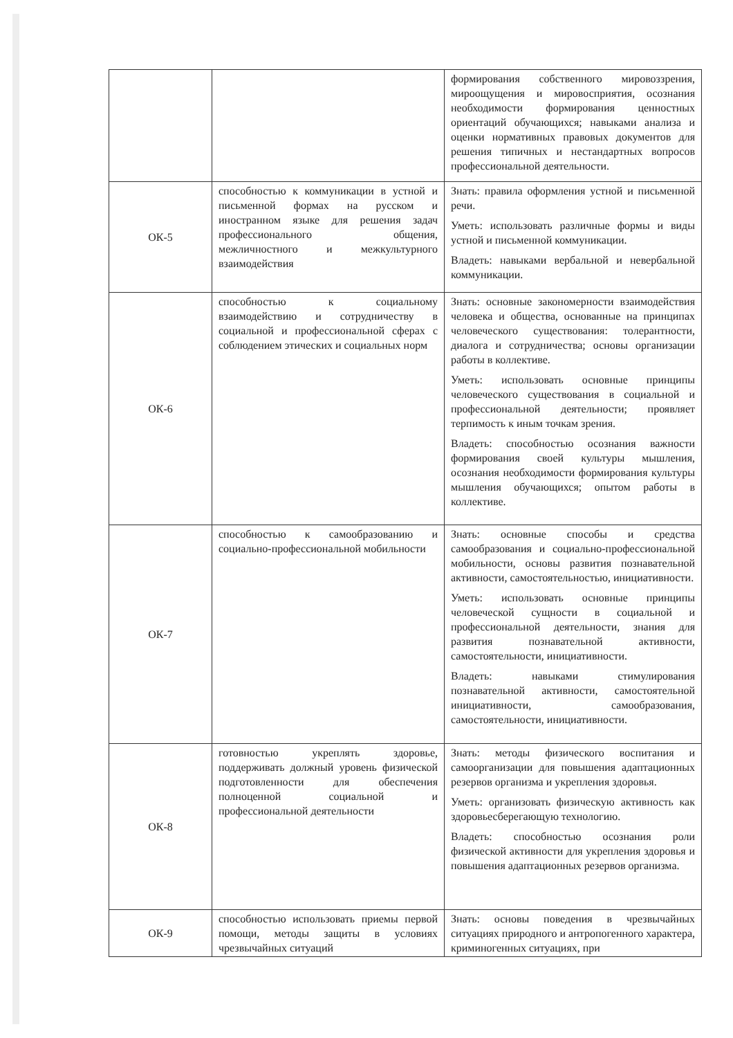| | | формирования собственного мировоззрения, мироощущения и мировосприятия, осознания необходимости формирования ценностных ориентаций обучающихся; навыками анализа и оценки нормативных правовых документов для решения типичных и нестандартных вопросов профессиональной деятельности. |
| ОК-5 | способностью к коммуникации в устной и письменной формах на русском и иностранном языке для решения задач профессионального общения, межличностного и межкультурного взаимодействия | Знать: правила оформления устной и письменной речи. Уметь: использовать различные формы и виды устной и письменной коммуникации. Владеть: навыками вербальной и невербальной коммуникации. |
| ОК-6 | способностью к социальному взаимодействию и сотрудничеству в социальной и профессиональной сферах с соблюдением этических и социальных норм | Знать: основные закономерности взаимодействия человека и общества, основанные на принципах человеческого существования: толерантности, диалога и сотрудничества; основы организации работы в коллективе. Уметь: использовать основные принципы человеческого существования в социальной и профессиональной деятельности; проявляет терпимость к иным точкам зрения. Владеть: способностью осознания важности формирования своей культуры мышления, осознания необходимости формирования культуры мышления обучающихся; опытом работы в коллективе. |
| ОК-7 | способностью к самообразованию и социально-профессиональной мобильности | Знать: основные способы и средства самообразования и социально-профессиональной мобильности, основы развития познавательной активности, самостоятельностью, инициативности. Уметь: использовать основные принципы человеческой сущности в социальной и профессиональной деятельности, знания для развития познавательной активности, самостоятельности, инициативности. Владеть: навыками стимулирования познавательной активности, самостоятельной инициативности, самообразования, самостоятельности, инициативности. |
| ОК-8 | готовностью укреплять здоровье, поддерживать должный уровень физической подготовленности для обеспечения полноценной социальной и профессиональной деятельности | Знать: методы физического воспитания и самоорганизации для повышения адаптационных резервов организма и укрепления здоровья. Уметь: организовать физическую активность как здоровьесберегающую технологию. Владеть: способностью осознания роли физической активности для укрепления здоровья и повышения адаптационных резервов организма. |
| ОК-9 | способностью использовать приемы первой помощи, методы защиты в условиях чрезвычайных ситуаций | Знать: основы поведения в чрезвычайных ситуациях природного и антропогенного характера, криминогенных ситуациях, при |